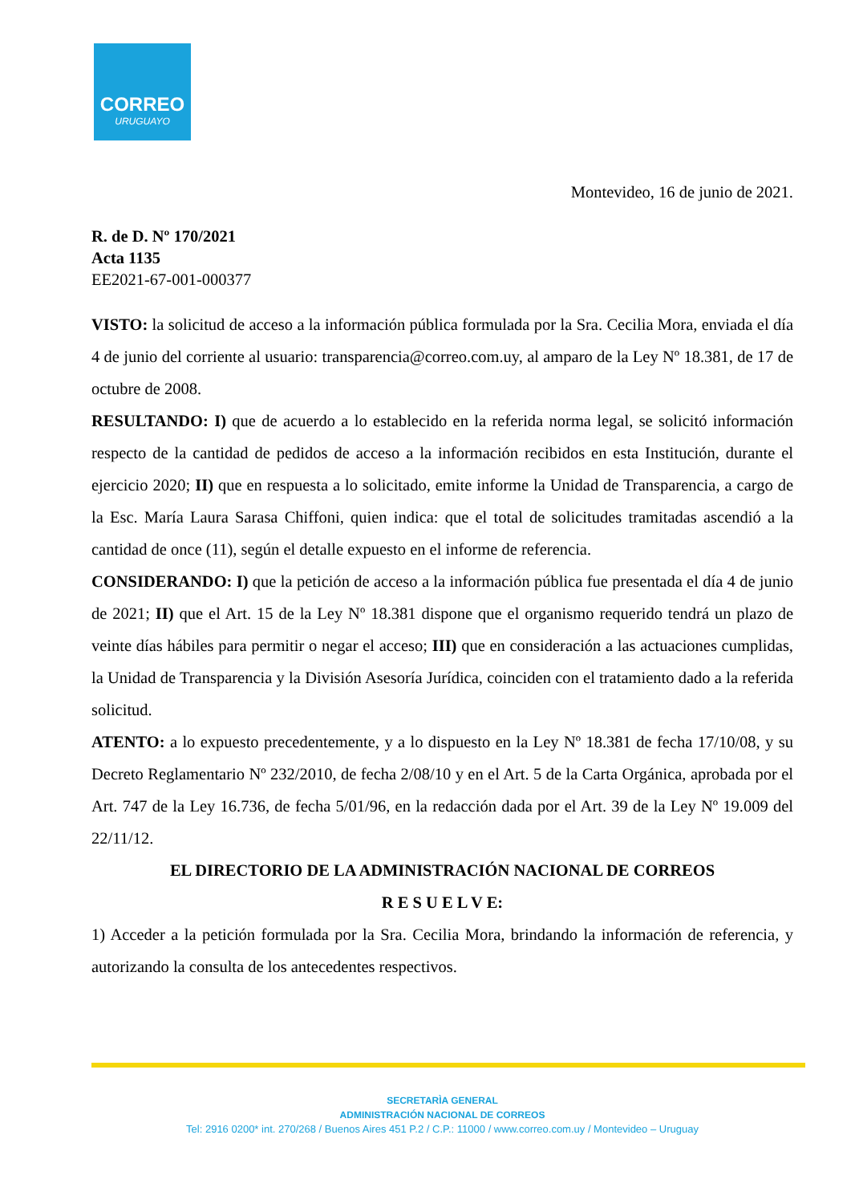CORREO
URUGUAYO
Montevideo, 16 de junio de 2021.
R. de D. Nº 170/2021
Acta 1135
EE2021-67-001-000377
VISTO: la solicitud de acceso a la información pública formulada por la Sra. Cecilia Mora, enviada el día 4 de junio del corriente al usuario: transparencia@correo.com.uy, al amparo de la Ley Nº 18.381, de 17 de octubre de 2008.
RESULTANDO: I) que de acuerdo a lo establecido en la referida norma legal, se solicitó información respecto de la cantidad de pedidos de acceso a la información recibidos en esta Institución, durante el ejercicio 2020; II) que en respuesta a lo solicitado, emite informe la Unidad de Transparencia, a cargo de la Esc. María Laura Sarasa Chiffoni, quien indica: que el total de solicitudes tramitadas ascendió a la cantidad de once (11), según el detalle expuesto en el informe de referencia.
CONSIDERANDO: I) que la petición de acceso a la información pública fue presentada el día 4 de junio de 2021; II) que el Art. 15 de la Ley Nº 18.381 dispone que el organismo requerido tendrá un plazo de veinte días hábiles para permitir o negar el acceso; III) que en consideración a las actuaciones cumplidas, la Unidad de Transparencia y la División Asesoría Jurídica, coinciden con el tratamiento dado a la referida solicitud.
ATENTO: a lo expuesto precedentemente, y a lo dispuesto en la Ley Nº 18.381 de fecha 17/10/08, y su Decreto Reglamentario Nº 232/2010, de fecha 2/08/10 y en el Art. 5 de la Carta Orgánica, aprobada por el Art. 747 de la Ley 16.736, de fecha 5/01/96, en la redacción dada por el Art. 39 de la Ley Nº 19.009 del 22/11/12.
EL DIRECTORIO DE LA ADMINISTRACIÓN NACIONAL DE CORREOS
R E S U E L V E:
1) Acceder a la petición formulada por la Sra. Cecilia Mora, brindando la información de referencia, y autorizando la consulta de los antecedentes respectivos.
SECRETARÌA GENERAL
ADMINISTRACIÓN NACIONAL DE CORREOS
Tel: 2916 0200* int. 270/268 / Buenos Aires 451 P.2 / C.P.: 11000 / www.correo.com.uy / Montevideo – Uruguay